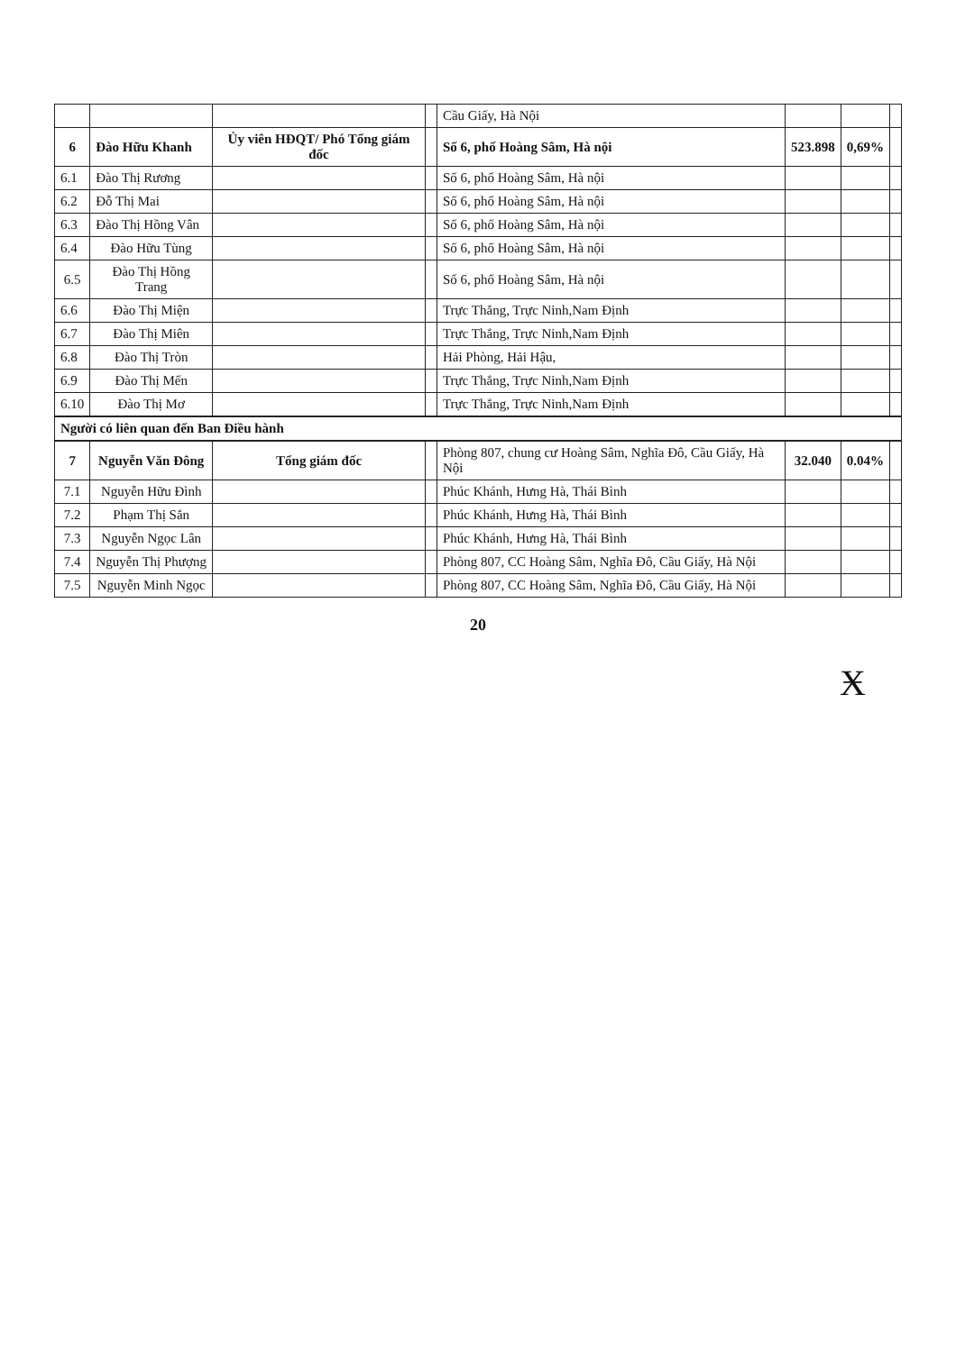| | | | | Cầu Giấy, Hà Nội | | | |
| 6 | Đào Hữu Khanh | Ủy viên HĐQT/ Phó Tổng giám đốc | | Số 6, phố Hoàng Sâm, Hà nội | 523.898 | 0,69% | |
| 6.1 | Đào Thị Rương | | | Số 6, phố Hoàng Sâm, Hà nội | | | |
| 6.2 | Đỗ Thị Mai | | | Số 6, phố Hoàng Sâm, Hà nội | | | |
| 6.3 | Đào Thị Hồng Vân | | | Số 6, phố Hoàng Sâm, Hà nội | | | |
| 6.4 | Đào Hữu Tùng | | | Số 6, phố Hoàng Sâm, Hà nội | | | |
| 6.5 | Đào Thị Hồng Trang | | | Số 6, phố Hoàng Sâm, Hà nội | | | |
| 6.6 | Đào Thị Miện | | | Trực Thắng, Trực Ninh,Nam Định | | | |
| 6.7 | Đào Thị Miên | | | Trực Thắng, Trực Ninh,Nam Định | | | |
| 6.8 | Đào Thị Tròn | | | Hải Phòng, Hải Hậu, | | | |
| 6.9 | Đào Thị Mến | | | Trực Thắng, Trực Ninh,Nam Định | | | |
| 6.10 | Đào Thị Mơ | | | Trực Thắng, Trực Ninh,Nam Định | | | |
| Người có liên quan đến Ban Điều hành | | | | | | | |
| 7 | Nguyễn Văn Đông | Tổng giám đốc | | Phòng 807, chung cư Hoàng Sâm, Nghĩa Đô, Cầu Giấy, Hà Nội | 32.040 | 0.04% | |
| 7.1 | Nguyễn Hữu Đình | | | Phúc Khánh, Hưng Hà, Thái Bình | | | |
| 7.2 | Phạm Thị Sắn | | | Phúc Khánh, Hưng Hà, Thái Bình | | | |
| 7.3 | Nguyễn Ngọc Lân | | | Phúc Khánh, Hưng Hà, Thái Bình | | | |
| 7.4 | Nguyễn Thị Phượng | | | Phòng 807, CC Hoàng Sâm, Nghĩa Đô, Cầu Giấy, Hà Nội | | | |
| 7.5 | Nguyễn Minh Ngọc | | | Phòng 807, CC Hoàng Sâm, Nghĩa Đô, Cầu Giấy, Hà Nội | | | |
20
Ӿ